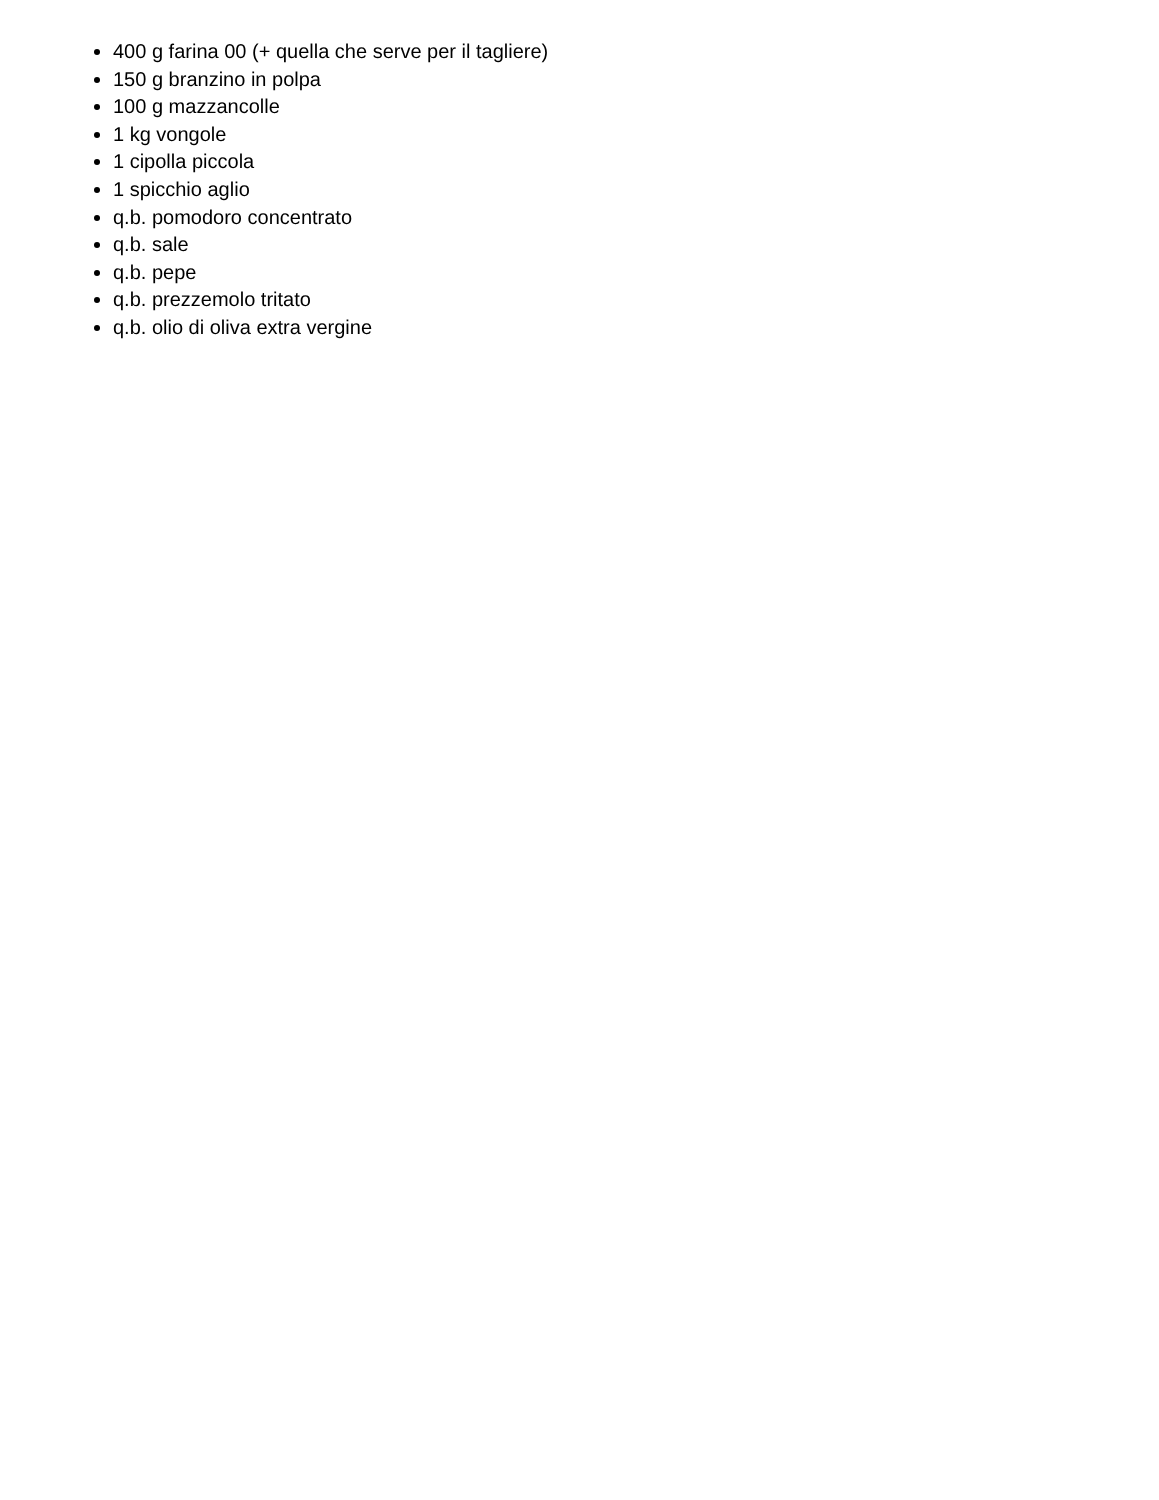400 g farina 00 (+ quella che serve per il tagliere)
150 g branzino in polpa
100 g mazzancolle
1 kg vongole
1 cipolla piccola
1 spicchio aglio
q.b. pomodoro concentrato
q.b. sale
q.b. pepe
q.b. prezzemolo tritato
q.b. olio di oliva extra vergine